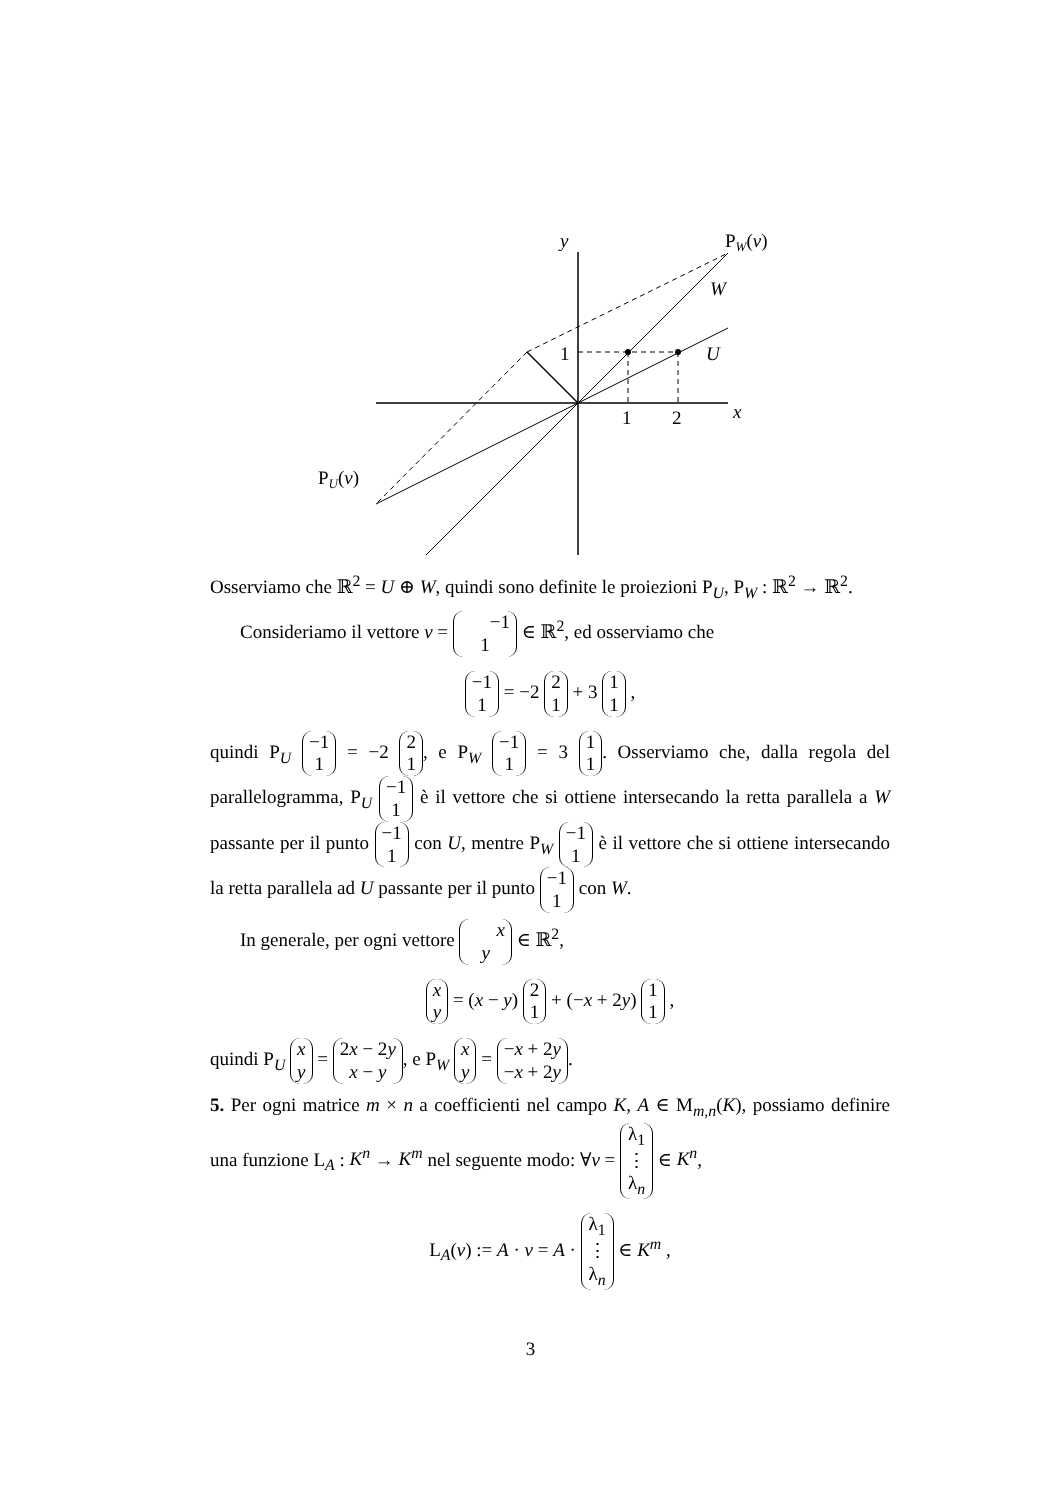y
PW(v)
W
U
1
1
2
x
PU(v)
Osserviamo che ℝ<sup>2</sup> = U ⊕ W, quindi sono definite le proiezioni P<sub>U</sub>, P<sub>W</sub> : ℝ<sup>2</sup> → ℝ<sup>2</sup>.
Consideriamo il vettore v = −1
1 ∈ ℝ<sup>2</sup>, ed osserviamo che
−1
1 = −2 2
1 + 3 1
1 ,
quindi P<sub>U</sub> −1
1 = −2 2
1, e P<sub>W</sub> −1
1 = 3 1
1. Osserviamo che, dalla regola del parallelogramma, P<sub>U</sub> −1
1 è il vettore che si ottiene intersecando la retta parallela a W passante per il punto −1
1 con U, mentre P<sub>W</sub> −1
1 è il vettore che si ottiene intersecando la retta parallela ad U passante per il punto −1
1 con W.
In generale, per ogni vettore x
y ∈ ℝ<sup>2</sup>,
x
y = (x − y) 2
1 + (−x + 2y) 1
1 ,
quindi P<sub>U</sub> x
y = 2x − 2y
x − y, e P<sub>W</sub> x
y = −x + 2y
−x + 2y.
5. Per ogni matrice m × n a coefficienti nel campo K, A ∈ M<sub>m,n</sub>(K), possiamo definire una funzione L<sub>A</sub> : K<sup>n</sup> → K<sup>m</sup> nel seguente modo: ∀v = λ<sub>1</sub>
⋮
λ<sub>n</sub> ∈ K<sup>n</sup>,
L<sub>A</sub>(v) := A · v = A · λ<sub>1</sub>
⋮
λ<sub>n</sub> ∈ K<sup>m</sup> ,
3